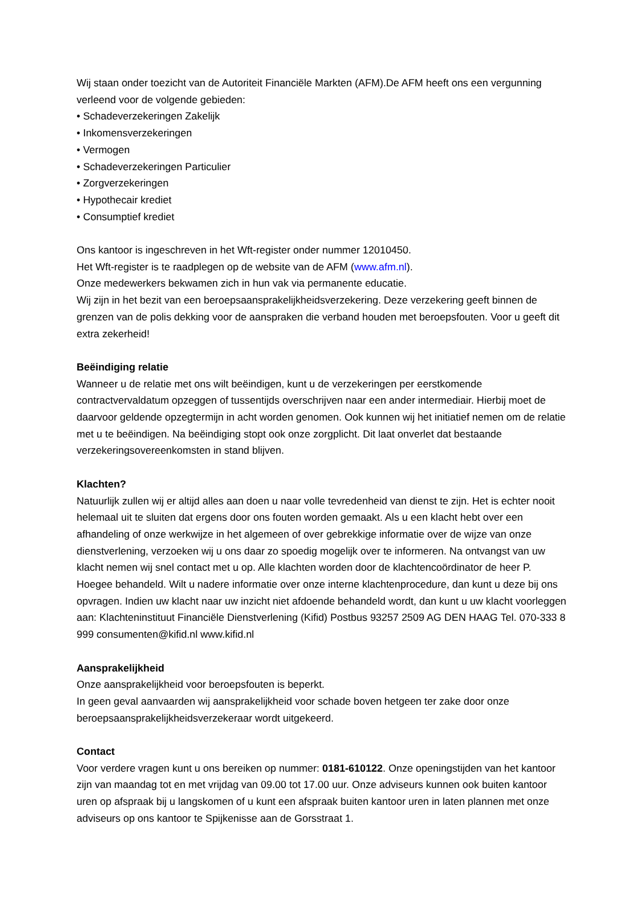Wij staan onder toezicht van de Autoriteit Financiële Markten (AFM).De AFM heeft ons een vergunning verleend voor de volgende gebieden:
• Schadeverzekeringen Zakelijk
• Inkomensverzekeringen
• Vermogen
• Schadeverzekeringen Particulier
• Zorgverzekeringen
• Hypothecair krediet
• Consumptief krediet
Ons kantoor is ingeschreven in het Wft-register onder nummer 12010450.
Het Wft-register is te raadplegen op de website van de AFM (www.afm.nl).
Onze medewerkers bekwamen zich in hun vak via permanente educatie.
Wij zijn in het bezit van een beroepsaansprakelijkheidsverzekering. Deze verzekering geeft binnen de grenzen van de polis dekking voor de aanspraken die verband houden met beroepsfouten. Voor u geeft dit extra zekerheid!
Beëindiging relatie
Wanneer u de relatie met ons wilt beëindigen, kunt u de verzekeringen per eerstkomende contractvervaldatum opzeggen of tussentijds overschrijven naar een ander intermediair. Hierbij moet de daarvoor geldende opzegtermijn in acht worden genomen. Ook kunnen wij het initiatief nemen om de relatie met u te beëindigen. Na beëindiging stopt ook onze zorgplicht. Dit laat onverlet dat bestaande verzekeringsovereenkomsten in stand blijven.
Klachten?
Natuurlijk zullen wij er altijd alles aan doen u naar volle tevredenheid van dienst te zijn. Het is echter nooit helemaal uit te sluiten dat ergens door ons fouten worden gemaakt. Als u een klacht hebt over een afhandeling of onze werkwijze in het algemeen of over gebrekkige informatie over de wijze van onze dienstverlening, verzoeken wij u ons daar zo spoedig mogelijk over te informeren. Na ontvangst van uw klacht nemen wij snel contact met u op. Alle klachten worden door de klachtencoördinator de heer P. Hoegee behandeld. Wilt u nadere informatie over onze interne klachtenprocedure, dan kunt u deze bij ons opvragen. Indien uw klacht naar uw inzicht niet afdoende behandeld wordt, dan kunt u uw klacht voorleggen aan: Klachteninstituut Financiële Dienstverlening (Kifid) Postbus 93257 2509 AG DEN HAAG Tel. 070-333 8 999 consumenten@kifid.nl www.kifid.nl
Aansprakelijkheid
Onze aansprakelijkheid voor beroepsfouten is beperkt.
In geen geval aanvaarden wij aansprakelijkheid voor schade boven hetgeen ter zake door onze beroepsaansprakelijkheidsverzekeraar wordt uitgekeerd.
Contact
Voor verdere vragen kunt u ons bereiken op nummer: 0181-610122. Onze openingstijden van het kantoor zijn van maandag tot en met vrijdag van 09.00 tot 17.00 uur. Onze adviseurs kunnen ook buiten kantoor uren op afspraak bij u langskomen of u kunt een afspraak buiten kantoor uren in laten plannen met onze adviseurs op ons kantoor te Spijkenisse aan de Gorsstraat 1.